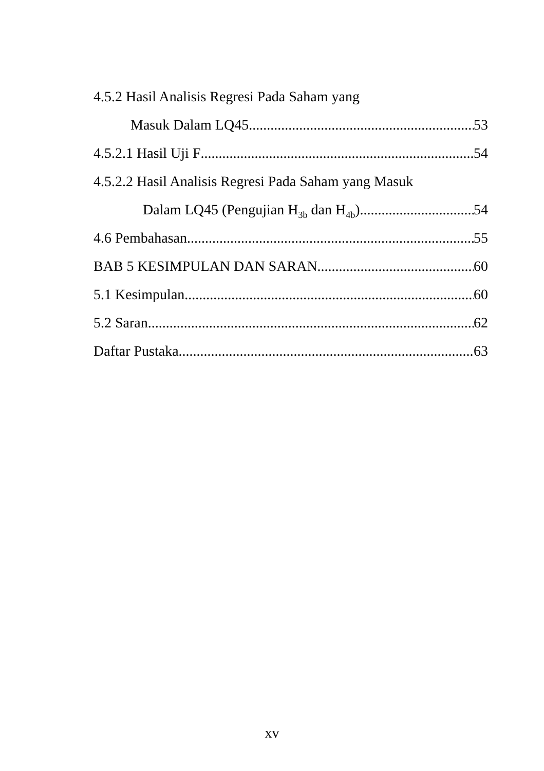4.5.2 Hasil Analisis Regresi Pada Saham yang
Masuk Dalam LQ45 53
4.5.2.1 Hasil Uji F 54
4.5.2.2 Hasil Analisis Regresi Pada Saham yang Masuk
Dalam LQ45 (Pengujian H<sub>3b</sub> dan H<sub>4b</sub>) 54
4.6 Pembahasan 55
BAB 5 KESIMPULAN DAN SARAN 60
5.1 Kesimpulan 60
5.2 Saran 62
Daftar Pustaka 63
xv